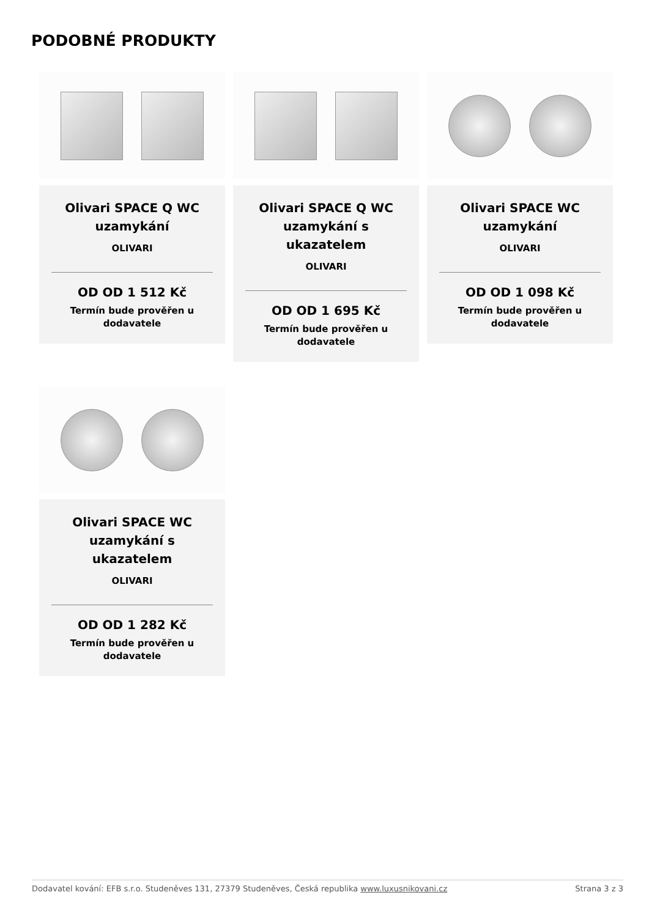PODOBNÉ PRODUKTY
Olivari SPACE Q WC uzamykání
OLIVARI
OD OD 1 512 Kč
Termín bude prověřen u dodavatele
Olivari SPACE Q WC uzamykání s ukazatelem
OLIVARI
OD OD 1 695 Kč
Termín bude prověřen u dodavatele
Olivari SPACE WC uzamykání
OLIVARI
OD OD 1 098 Kč
Termín bude prověřen u dodavatele
Olivari SPACE WC uzamykání s ukazatelem
OLIVARI
OD OD 1 282 Kč
Termín bude prověřen u dodavatele
Dodavatel kování: EFB s.r.o. Studeněves 131, 27379 Studeněves, Česká republika www.luxusnikovani.cz Strana 3 z 3